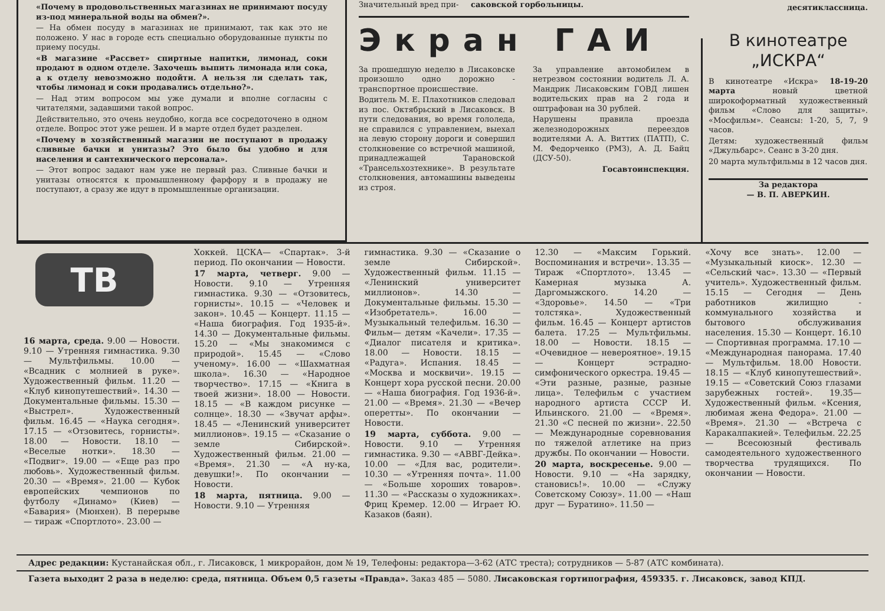«Почему в продовольственных магазинах не принимают посуду из-под минеральной воды на обмен?».
— На обмен посуду в магазинах не принимают, так как это не положено. У нас в городе есть специально оборудованные пункты по приему посуды.
«В магазине «Рассвет» спиртные напитки, лимонад, соки продают в одном отделе. Захочешь выпить лимонада или сока, а к отделу невозможно подойти. А нельзя ли сделать так, чтобы лимонад и соки продавались отдельно?».
— Над этим вопросом мы уже думали и вполне согласны с читателями, задавшими такой вопрос.
Действительно, это очень неудобно, когда все сосредоточено в одном отделе. Вопрос этот уже решен. И в марте отдел будет разделен.
«Почему в хозяйственный магазин не поступают в продажу сливные бачки и унитазы? Это было бы удобно и для населения и сантехнического персонала».
— Этот вопрос задают нам уже не первый раз. Сливные бачки и унитазы относятся к промышленному фарфору и в продажу не поступают, а сразу же идут в промышленные организации.
Значительный вред при- саковской горбольницы.
Экран ГАИ
За прошедшую неделю в Лисаковске произошло одно дорожно - транспортное происшествие.
Водитель М. Е. Плахотников следовал из пос. Октябрьский в Лисаковск. В пути следования, во время гололеда, не справился с управлением, выехал на левую сторону дороги и совершил столкновение со встречной машиной, принадлежащей Тарановской «Трансельхозтехнике». В результате столкновения, автомашины выведены из строя.
За управление автомобилем в нетрезвом состоянии водитель Л. А. Мандрик Лисаковским ГОВД лишен водительских прав на 2 года и оштрафован на 30 рублей.
Нарушены правила проезда железнодорожных переездов водителями А. А. Виттих (ПАТП), С. М. Федорченко (РМЗ), А. Д. Байц (ДСУ-50).
Госавтоинспекция.
десятиклассница.
В кинотеатре
„ИСКРА“
В кинотеатре «Искра» 18-19-20 марта новый цветной широкоформатный художественный фильм «Слово для защиты». «Мосфильм». Сеансы: 1-20, 5, 7, 9 часов.
Детям: художественный фильм «Джульбарс». Сеанс в 3-20 дня.
20 марта мультфильмы в 12 часов дня.
За редактора
— В. П. АВЕРКИН.
ТВ
16 марта, среда. 9.00 — Новости. 9.10 — Утренняя гимнастика. 9.30 — Мультфильмы. 10.00 — «Всадник с молнией в руке». Художественный фильм. 11.20 — «Клуб кинопутешествий». 14.30 — Документальные фильмы. 15.30 — «Выстрел». Художественный фильм. 16.45 — «Наука сегодня». 17.15 — «Отзовитесь, горнисты». 18.00 — Новости. 18.10 — «Веселые нотки». 18.30 — «Подвиг». 19.00 — «Еще раз про любовь». Художественный фильм. 20.30 — «Время». 21.00 — Кубок европейских чемпионов по футболу «Динамо» (Киев) — «Бавария» (Мюнхен). В перерыве — тираж «Спортлото». 23.00 —
Хоккей. ЦСКА— «Спартак». 3-й период. По окончании — Новости.
17 марта, четверг. 9.00 — Новости. 9.10 — Утренняя гимнастика. 9.30 — «Отзовитесь, горнисты». 10.15 — «Человек и закон». 10.45 — Концерт. 11.15 — «Наша биография. Год 1935-й». 14.30 — Документальные фильмы. 15.20 — «Мы знакомимся с природой». 15.45 — «Слово ученому». 16.00 — «Шахматная школа». 16.30 — «Народное творчество». 17.15 — «Книга в твоей жизни». 18.00 — Новости. 18.15 — «В каждом рисунке — солнце». 18.30 — «Звучат арфы». 18.45 — «Ленинский университет миллионов». 19.15 — «Сказание о земле Сибирской». Художественный фильм. 21.00 — «Время». 21.30 — «А ну-ка, девушки!». По окончании — Новости.
18 марта, пятница. 9.00 — Новости. 9.10 — Утренняя
гимнастика. 9.30 — «Сказание о земле Сибирской». Художественный фильм. 11.15 — «Ленинский университет миллионов». 14.30 — Документальные фильмы. 15.30 — «Изобретатель». 16.00 — Музыкальный телефильм. 16.30 — Фильм— детям «Качели». 17.35 — «Диалог писателя и критика». 18.00 — Новости. 18.15 — «Радуга». Испания. 18.45 — «Москва и москвичи». 19.15 — Концерт хора русской песни. 20.00 — «Наша биография. Год 1936-й». 21.00 — «Время». 21.30 — «Вечер оперетты». По окончании — Новости.
19 марта, суббота. 9.00 — Новости. 9.10 — Утренняя гимнастика. 9.30 — «АВВГ-Дейка». 10.00 — «Для вас, родители». 10.30 — «Утренняя почта». 11.00 — «Больше хороших товаров». 11.30 — «Рассказы о художниках». Фриц Кремер. 12.00 — Играет Ю. Казаков (баян).
12.30 — «Максим Горький. Воспоминания и встречи». 13.35 — Тираж «Спортлото». 13.45 — Камерная музыка А. Даргомыжского. 14.20 — «Здоровье». 14.50 — «Три толстяка». Художественный фильм. 16.45 — Концерт артистов балета. 17.25 — Мультфильмы. 18.00 — Новости. 18.15 — «Очевидное — невероятное». 19.15 — Концерт эстрадно-симфонического оркестра. 19.45 — «Эти разные, разные, разные лица». Телефильм с участием народного артиста СССР И. Ильинского. 21.00 — «Время». 21.30 «С песней по жизни». 22.50 — Международные соревнования по тяжелой атлетике на приз дружбы. По окончании — Новости.
20 марта, воскресенье. 9.00 — Новости. 9.10 — «На зарядку, становись!». 10.00 — «Служу Советскому Союзу». 11.00 — «Наш друг — Буратино». 11.50 —
«Хочу все знать». 12.00 — «Музыкальный киоск». 12.30 — «Сельский час». 13.30 — «Первый учитель». Художественный фильм. 15.15 — Сегодня — День работников жилищно - коммунального хозяйства и бытового обслуживания населения. 15.30 — Концерт. 16.10 — Спортивная программа. 17.10 — «Международная панорама. 17.40 — Мультфильм. 18.00 Новости. 18.15 — «Клуб кинопутешествий». 19.15 — «Советский Союз глазами зарубежных гостей». 19.35— Художественный фильм. «Ксения, любимая жена Федора». 21.00 — «Время». 21.30 — «Встреча с Каракалпакией». Телефильм. 22.25 — Всесоюзный фестиваль самодеятельного художественного творчества трудящихся. По окончании — Новости.
Адрес редакции: Кустанайская обл., г. Лисаковск, 1 микрорайон, дом № 19, Телефоны: редактора—3-62 (АТС треста); сотрудников — 5-87 (АТС комбината).
Газета выходит 2 раза в неделю: среда, пятница. Объем 0,5 газеты «Правда». Заказ 485 — 5080. Лисаковская гортипография, 459335. г. Лисаковск, завод КПД.